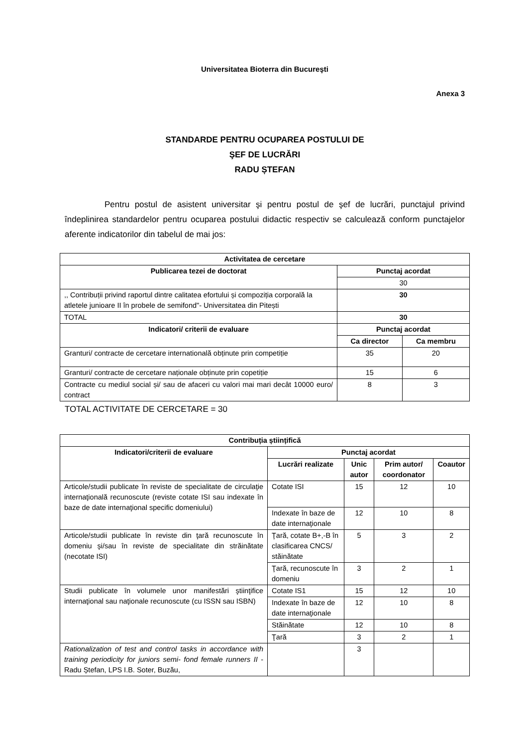Universitatea Bioterra din Bucureşti
Anexa 3
STANDARDE PENTRU OCUPAREA POSTULUI DE
ŞEF DE LUCRĂRI
RADU ȘTEFAN
Pentru postul de asistent universitar şi pentru postul de şef de lucrări, punctajul privind îndeplinirea standardelor pentru ocuparea postului didactic respectiv se calculează conform punctajelor aferente indicatorilor din tabelul de mai jos:
| Activitatea de cercetare | | |
| --- | --- | --- |
| Publicarea tezei de doctorat | Punctaj acordat | |
| | 30 | |
| ,, Contribuții privind raportul dintre calitatea efortului și compoziția corporală la atletele junioare II în probele de semifond"- Universitatea din Pitești | 30 | |
| TOTAL | 30 | |
| Indicatori/ criterii de evaluare | Punctaj acordat | |
| | Ca director | Ca membru |
| Granturi/ contracte de cercetare internatională obținute prin competiție | 35 | 20 |
| Granturi/ contracte de cercetare naționale obținute prin copetiție | 15 | 6 |
| Contracte cu mediul social și/ sau de afaceri cu valori mai mari decât 10000 euro/ contract | 8 | 3 |
TOTAL ACTIVITATE DE CERCETARE = 30
| Contribuția științifică | | | | |
| --- | --- | --- | --- | --- |
| Indicatori/criterii de evaluare | Punctaj acordat | | | |
| | Lucrări realizate | Unic autor | Prim autor/ coordonator | Coautor |
| Articole/studii publicate în reviste de specialitate de circulaţie internaţională recunoscute (reviste cotate ISI sau indexate în baze de date internaţional specific domeniului) | Cotate ISI | 15 | 12 | 10 |
| | Indexate în baze de date internaţionale | 12 | 10 | 8 |
| Articole/studii publicate în reviste din ţară recunoscute în domeniu şi/sau în reviste de specialitate din străinătate (necotate ISI) | Ţară, cotate B+,-B în clasificarea CNCS/ stăinătate | 5 | 3 | 2 |
| | Ţară, recunoscute în domeniu | 3 | 2 | 1 |
| Studii publicate în volumele unor manifestări ştiinţifice internaţional sau naţionale recunoscute (cu ISSN sau ISBN) | Cotate IS1 | 15 | 12 | 10 |
| | Indexate în baze de date internaţionale | 12 | 10 | 8 |
| | Stăinătate | 12 | 10 | 8 |
| | Ţară | 3 | 2 | 1 |
| Rationalization of test and control tasks in accordance with training periodicity for juniors semi- fond female runners II - Radu Ștefan, LPS I.B. Soter, Buzău, | | 3 | | |